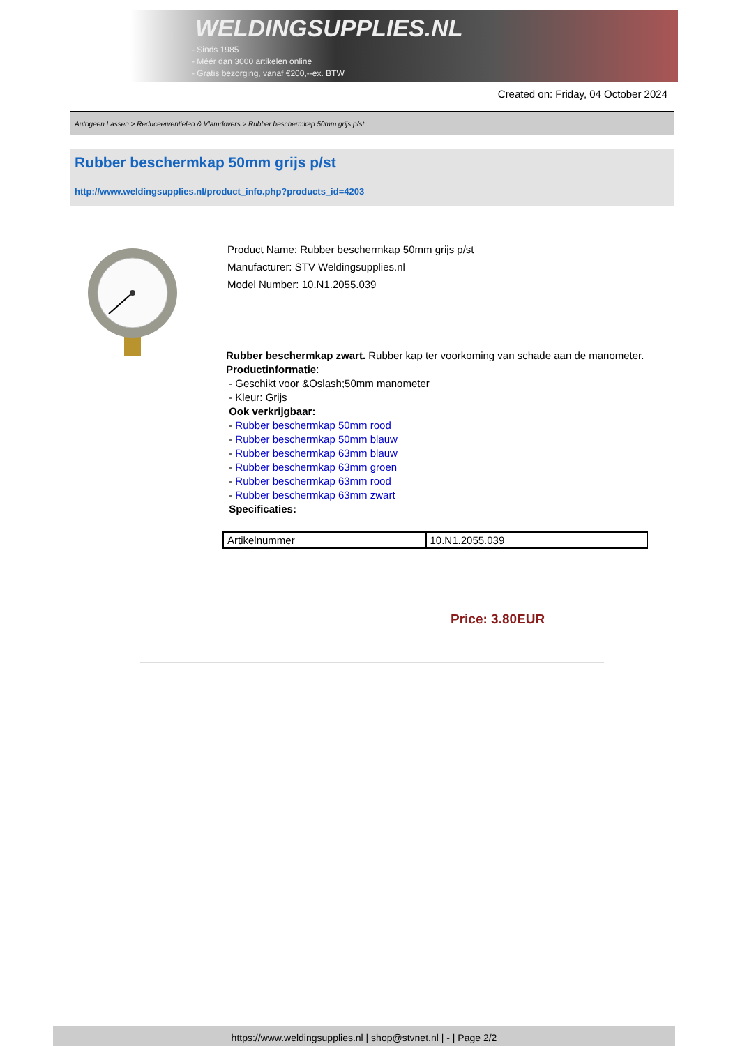WELDINGSUPPLIES.NL
- Sinds 1985
- Méér dan 3000 artikelen online
- Gratis bezorging, vanaf €200,--ex. BTW
Created on: Friday, 04 October 2024
Autogeen Lassen > Reduceerventielen & Vlamdovers > Rubber beschermkap 50mm grijs p/st
Rubber beschermkap 50mm grijs p/st
http://www.weldingsupplies.nl/product_info.php?products_id=4203
Product Name: Rubber beschermkap 50mm grijs p/st
Manufacturer: STV Weldingsupplies.nl
Model Number: 10.N1.2055.039
Rubber beschermkap zwart. Rubber kap ter voorkoming van schade aan de manometer.
Productinformatie:
- Geschikt voor &Oslash;50mm manometer
- Kleur: Grijs
Ook verkrijgbaar:
- Rubber beschermkap 50mm rood
- Rubber beschermkap 50mm blauw
- Rubber beschermkap 63mm blauw
- Rubber beschermkap 63mm groen
- Rubber beschermkap 63mm rood
- Rubber beschermkap 63mm zwart
Specificaties:
| Artikelnummer | 10.N1.2055.039 |
Price: 3.80EUR
https://www.weldingsupplies.nl | shop@stvnet.nl | - | Page 2/2